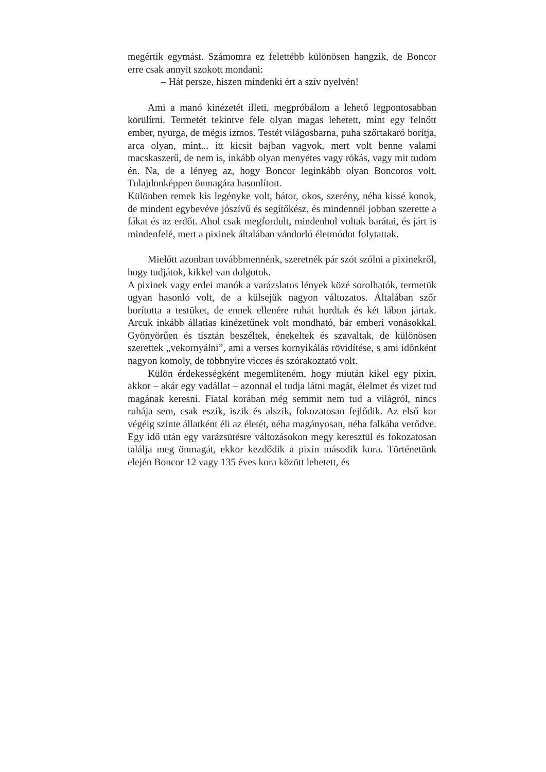megértik egymást. Számomra ez felettébb különösen hangzik, de Boncor erre csak annyit szokott mondani:
– Hát persze, hiszen mindenki ért a szív nyelvén!
Ami a manó kinézetét illeti, megpróbálom a lehető legpontosabban körülírni. Termetét tekintve fele olyan magas lehetett, mint egy felnőtt ember, nyurga, de mégis izmos. Testét világosbarna, puha szőrtakaró borítja, arca olyan, mint... itt kicsit bajban vagyok, mert volt benne valami macskaszerű, de nem is, inkább olyan menyétes vagy rókás, vagy mit tudom én. Na, de a lényeg az, hogy Boncor leginkább olyan Boncoros volt. Tulajdonképpen önmagára hasonlított.
Különben remek kis legényke volt, bátor, okos, szerény, néha kissé konok, de mindent egybevéve jószívű és segítőkész, és mindennél jobban szerette a fákat és az erdőt. Ahol csak megfordult, mindenhol voltak barátai, és járt is mindenfelé, mert a pixinek általában vándorló életmódot folytattak.
Mielőtt azonban továbbmennénk, szeretnék pár szót szólni a pixinekről, hogy tudjátok, kikkel van dolgotok.
A pixinek vagy erdei manók a varázslatos lények közé sorolhatók, termetük ugyan hasonló volt, de a külsejük nagyon változatos. Általában szőr borította a testüket, de ennek ellenére ruhát hordtak és két lábon jártak. Arcuk inkább állatias kinézetűnek volt mondható, bár emberi vonásokkal. Gyönyörűen és tisztán beszéltek, énekeltek és szavaltak, de különösen szerettek „vekornyálni”, ami a verses kornyikálás rövidítése, s ami időnként nagyon komoly, de többnyire vicces és szórakoztató volt.
Külön érdekességként megemlíteném, hogy miután kikel egy pixin, akkor – akár egy vadállat – azonnal el tudja látni magát, élelmet és vizet tud magának keresni. Fiatal korában még semmit nem tud a világról, nincs ruhája sem, csak eszik, iszik és alszik, fokozatosan fejlődik. Az első kor végéig szinte állatként éli az életét, néha magányosan, néha falkába verődve. Egy idő után egy varázsütésre változásokon megy keresztül és fokozatosan találja meg önmagát, ekkor kezdődik a pixin második kora. Történetünk elején Boncor 12 vagy 135 éves kora között lehetett, és